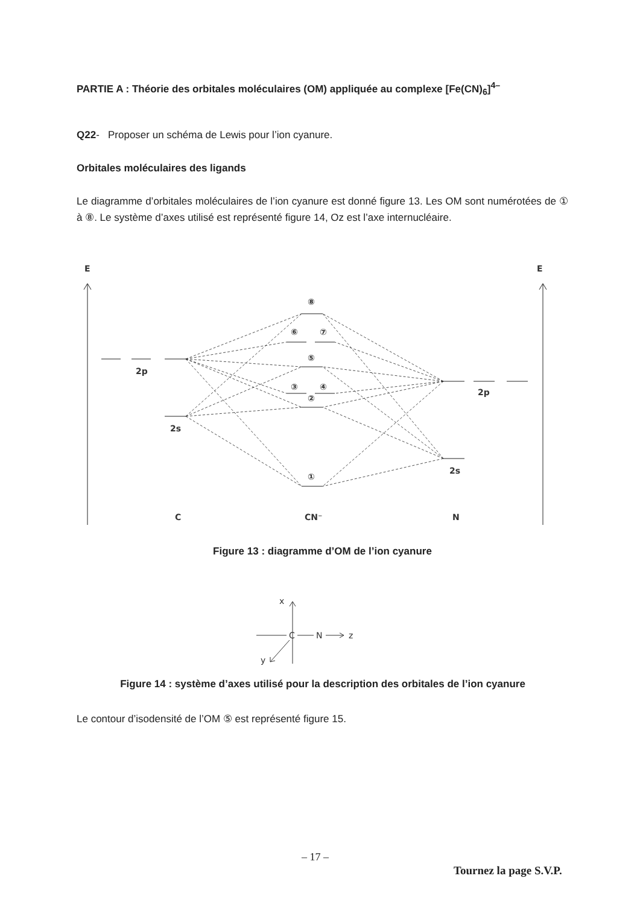PARTIE A : Théorie des orbitales moléculaires (OM) appliquée au complexe [Fe(CN)<sub>6</sub>]<sup>4–</sup>
Q22- Proposer un schéma de Lewis pour l’ion cyanure.
Orbitales moléculaires des ligands
Le diagramme d’orbitales moléculaires de l’ion cyanure est donné figure 13. Les OM sont numérotées de ① à ⑧. Le système d’axes utilisé est représenté figure 14, Oz est l’axe internucléaire.
E
E
2p
2s
2p
2s
⑧
⑥
⑦
⑤
③
④
②
①
C
CN⁻
N
Figure 13 : diagramme d’OM de l’ion cyanure
x
C
N
z
y
Figure 14 : système d’axes utilisé pour la description des orbitales de l’ion cyanure
Le contour d’isodensité de l’OM ⑤ est représenté figure 15.
– 17 –
Tournez la page S.V.P.